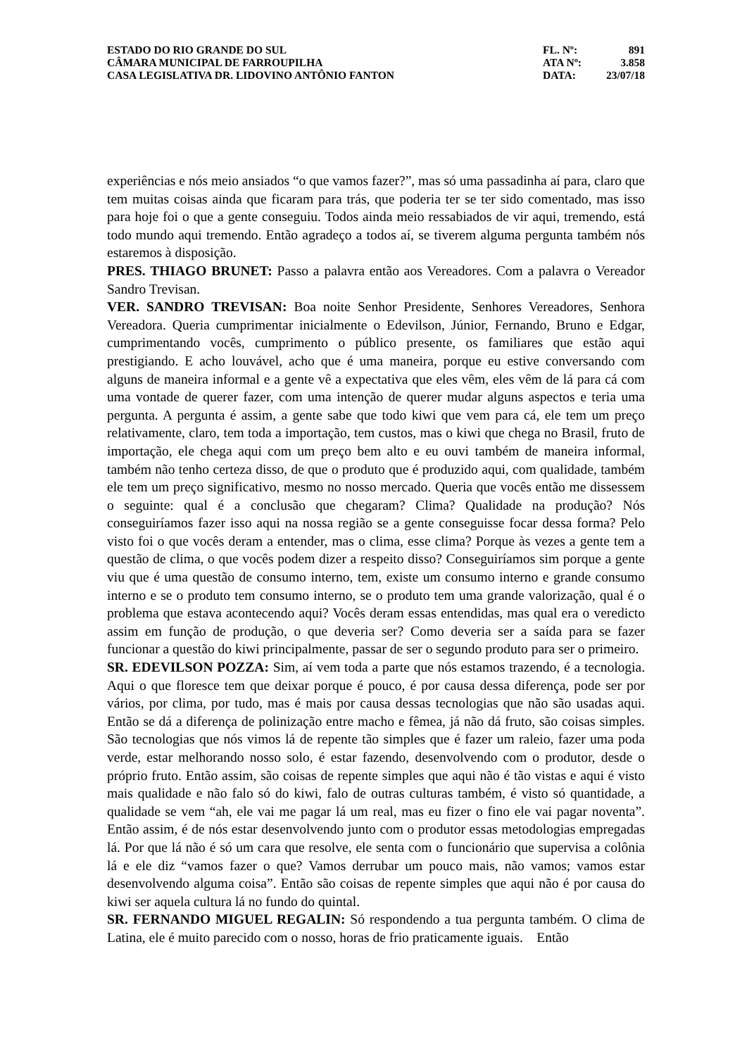ESTADO DO RIO GRANDE DO SUL
CÂMARA MUNICIPAL DE FARROUPILHA
CASA LEGISLATIVA DR. LIDOVINO ANTÔNIO FANTON
| FL. Nº: | 891 |
| ATA Nº: | 3.858 |
| DATA: | 23/07/18 |
experiências e nós meio ansiados “o que vamos fazer?”, mas só uma passadinha aí para, claro que tem muitas coisas ainda que ficaram para trás, que poderia ter se ter sido comentado, mas isso para hoje foi o que a gente conseguiu. Todos ainda meio ressabiados de vir aqui, tremendo, está todo mundo aqui tremendo. Então agradeço a todos aí, se tiverem alguma pergunta também nós estaremos à disposição.
PRES. THIAGO BRUNET: Passo a palavra então aos Vereadores. Com a palavra o Vereador Sandro Trevisan.
VER. SANDRO TREVISAN: Boa noite Senhor Presidente, Senhores Vereadores, Senhora Vereadora. Queria cumprimentar inicialmente o Edevilson, Júnior, Fernando, Bruno e Edgar, cumprimentando vocês, cumprimento o público presente, os familiares que estão aqui prestigiando. E acho louvável, acho que é uma maneira, porque eu estive conversando com alguns de maneira informal e a gente vê a expectativa que eles vêm, eles vêm de lá para cá com uma vontade de querer fazer, com uma intenção de querer mudar alguns aspectos e teria uma pergunta. A pergunta é assim, a gente sabe que todo kiwi que vem para cá, ele tem um preço relativamente, claro, tem toda a importação, tem custos, mas o kiwi que chega no Brasil, fruto de importação, ele chega aqui com um preço bem alto e eu ouvi também de maneira informal, também não tenho certeza disso, de que o produto que é produzido aqui, com qualidade, também ele tem um preço significativo, mesmo no nosso mercado. Queria que vocês então me dissessem o seguinte: qual é a conclusão que chegaram? Clima? Qualidade na produção? Nós conseguiríamos fazer isso aqui na nossa região se a gente conseguisse focar dessa forma? Pelo visto foi o que vocês deram a entender, mas o clima, esse clima? Porque às vezes a gente tem a questão de clima, o que vocês podem dizer a respeito disso? Conseguiríamos sim porque a gente viu que é uma questão de consumo interno, tem, existe um consumo interno e grande consumo interno e se o produto tem consumo interno, se o produto tem uma grande valorização, qual é o problema que estava acontecendo aqui? Vocês deram essas entendidas, mas qual era o veredicto assim em função de produção, o que deveria ser? Como deveria ser a saída para se fazer funcionar a questão do kiwi principalmente, passar de ser o segundo produto para ser o primeiro.
SR. EDEVILSON POZZA: Sim, aí vem toda a parte que nós estamos trazendo, é a tecnologia. Aqui o que floresce tem que deixar porque é pouco, é por causa dessa diferença, pode ser por vários, por clima, por tudo, mas é mais por causa dessas tecnologias que não são usadas aqui. Então se dá a diferença de polinização entre macho e fêmea, já não dá fruto, são coisas simples. São tecnologias que nós vimos lá de repente tão simples que é fazer um raleio, fazer uma poda verde, estar melhorando nosso solo, é estar fazendo, desenvolvendo com o produtor, desde o próprio fruto. Então assim, são coisas de repente simples que aqui não é tão vistas e aqui é visto mais qualidade e não falo só do kiwi, falo de outras culturas também, é visto só quantidade, a qualidade se vem “ah, ele vai me pagar lá um real, mas eu fizer o fino ele vai pagar noventa”. Então assim, é de nós estar desenvolvendo junto com o produtor essas metodologias empregadas lá. Por que lá não é só um cara que resolve, ele senta com o funcionário que supervisa a colônia lá e ele diz “vamos fazer o que? Vamos derrubar um pouco mais, não vamos; vamos estar desenvolvendo alguma coisa”. Então são coisas de repente simples que aqui não é por causa do kiwi ser aquela cultura lá no fundo do quintal.
SR. FERNANDO MIGUEL REGALIN: Só respondendo a tua pergunta também. O clima de Latina, ele é muito parecido com o nosso, horas de frio praticamente iguais. Então